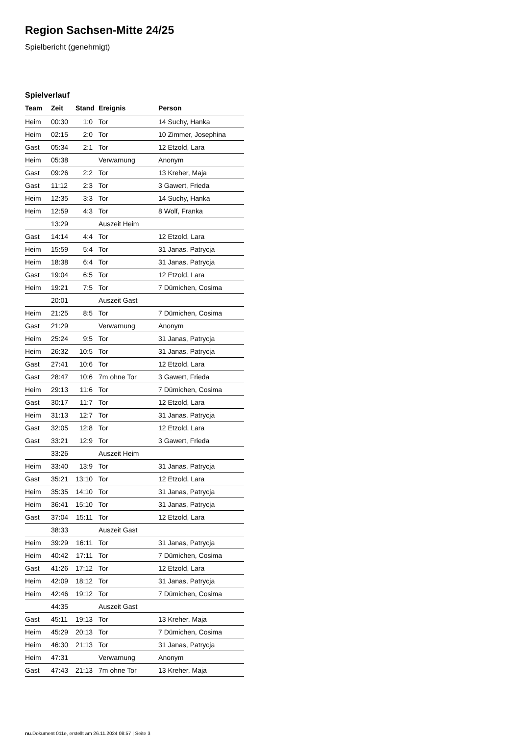Region Sachsen-Mitte 24/25
Spielbericht (genehmigt)
Spielverlauf
| Team | Zeit | Stand | Ereignis | Person |
| --- | --- | --- | --- | --- |
| Heim | 00:30 | 1:0 | Tor | 14 Suchy, Hanka |
| Heim | 02:15 | 2:0 | Tor | 10 Zimmer, Josephina |
| Gast | 05:34 | 2:1 | Tor | 12 Etzold, Lara |
| Heim | 05:38 | | Verwarnung | Anonym |
| Gast | 09:26 | 2:2 | Tor | 13 Kreher, Maja |
| Gast | 11:12 | 2:3 | Tor | 3 Gawert, Frieda |
| Heim | 12:35 | 3:3 | Tor | 14 Suchy, Hanka |
| Heim | 12:59 | 4:3 | Tor | 8 Wolf, Franka |
| | 13:29 | | Auszeit Heim | |
| Gast | 14:14 | 4:4 | Tor | 12 Etzold, Lara |
| Heim | 15:59 | 5:4 | Tor | 31 Janas, Patrycja |
| Heim | 18:38 | 6:4 | Tor | 31 Janas, Patrycja |
| Gast | 19:04 | 6:5 | Tor | 12 Etzold, Lara |
| Heim | 19:21 | 7:5 | Tor | 7 Dümichen, Cosima |
| | 20:01 | | Auszeit Gast | |
| Heim | 21:25 | 8:5 | Tor | 7 Dümichen, Cosima |
| Gast | 21:29 | | Verwarnung | Anonym |
| Heim | 25:24 | 9:5 | Tor | 31 Janas, Patrycja |
| Heim | 26:32 | 10:5 | Tor | 31 Janas, Patrycja |
| Gast | 27:41 | 10:6 | Tor | 12 Etzold, Lara |
| Gast | 28:47 | 10:6 | 7m ohne Tor | 3 Gawert, Frieda |
| Heim | 29:13 | 11:6 | Tor | 7 Dümichen, Cosima |
| Gast | 30:17 | 11:7 | Tor | 12 Etzold, Lara |
| Heim | 31:13 | 12:7 | Tor | 31 Janas, Patrycja |
| Gast | 32:05 | 12:8 | Tor | 12 Etzold, Lara |
| Gast | 33:21 | 12:9 | Tor | 3 Gawert, Frieda |
| | 33:26 | | Auszeit Heim | |
| Heim | 33:40 | 13:9 | Tor | 31 Janas, Patrycja |
| Gast | 35:21 | 13:10 | Tor | 12 Etzold, Lara |
| Heim | 35:35 | 14:10 | Tor | 31 Janas, Patrycja |
| Heim | 36:41 | 15:10 | Tor | 31 Janas, Patrycja |
| Gast | 37:04 | 15:11 | Tor | 12 Etzold, Lara |
| | 38:33 | | Auszeit Gast | |
| Heim | 39:29 | 16:11 | Tor | 31 Janas, Patrycja |
| Heim | 40:42 | 17:11 | Tor | 7 Dümichen, Cosima |
| Gast | 41:26 | 17:12 | Tor | 12 Etzold, Lara |
| Heim | 42:09 | 18:12 | Tor | 31 Janas, Patrycja |
| Heim | 42:46 | 19:12 | Tor | 7 Dümichen, Cosima |
| | 44:35 | | Auszeit Gast | |
| Gast | 45:11 | 19:13 | Tor | 13 Kreher, Maja |
| Heim | 45:29 | 20:13 | Tor | 7 Dümichen, Cosima |
| Heim | 46:30 | 21:13 | Tor | 31 Janas, Patrycja |
| Heim | 47:31 | | Verwarnung | Anonym |
| Gast | 47:43 | 21:13 | 7m ohne Tor | 13 Kreher, Maja |
nu.Dokument 011e, erstellt am 26.11.2024 08:57 | Seite 3